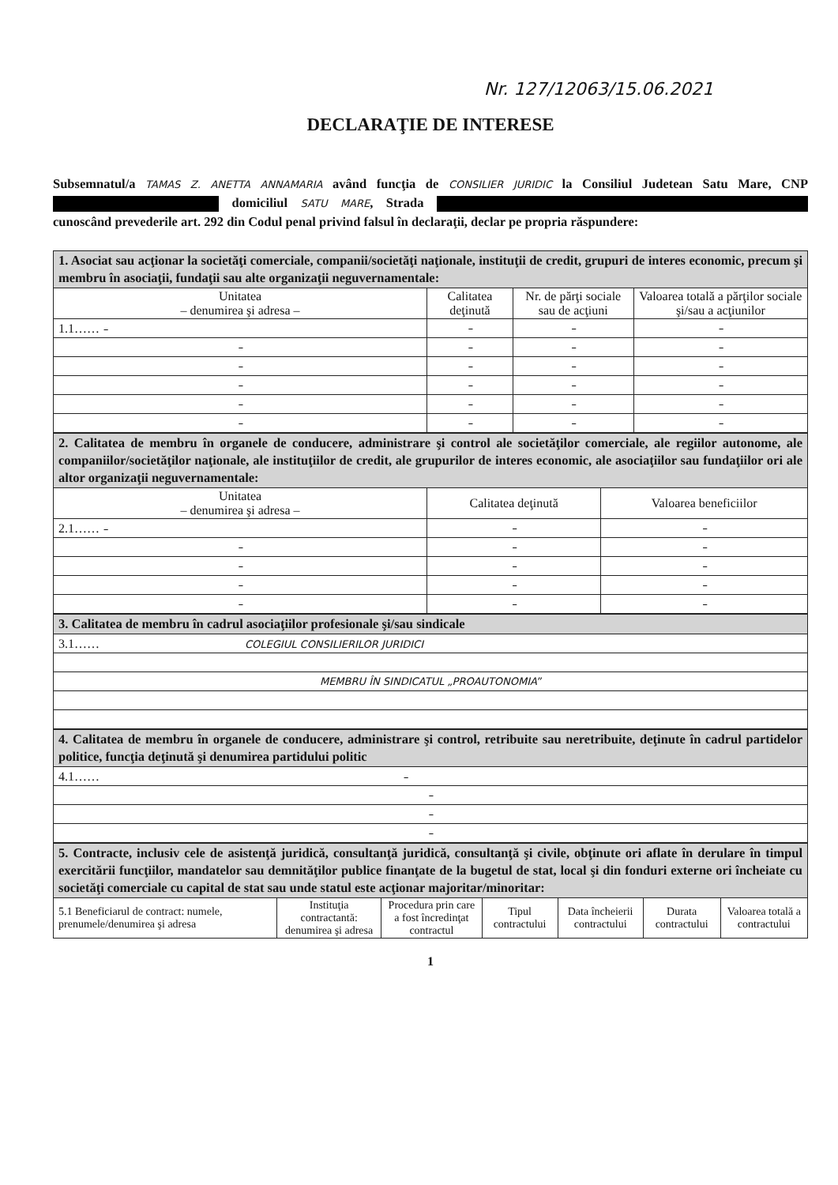Nr. 127/12063/15.06.2021
DECLARAŢIE DE INTERESE
Subsemnatul/a TAMAS Z. ANETTA ANNAMARIA având funcţia de CONSILIER JURIDIC la Consiliul Judetean Satu Mare, CNP domiciliul SATU MARE, Strada cunoscând prevederile art. 292 din Codul penal privind falsul în declaraţii, declar pe propria răspundere:
| 1. Asociat sau acţionar la societăţi comerciale, companii/societăţi naţionale, instituţii de credit, grupuri de interes economic, precum şi membru în asociaţii, fundaţii sau alte organizaţii neguvernamentale: | | | |
| Unitatea – denumirea şi adresa – | Calitatea deţinută | Nr. de părţi sociale sau de acţiuni | Valoarea totală a părţilor sociale şi/sau a acţiunilor |
| 1.1…… – | – | – | – |
| – | – | – | – |
| – | – | – | – |
| – | – | – | – |
| – | – | – | – |
| – | – | – | – |
| 2. Calitatea de membru în organele de conducere, administrare şi control ale societăţilor comerciale, ale regiilor autonome, ale companiilor/societăţilor naţionale, ale instituţiilor de credit, ale grupurilor de interes economic, ale asociaţiilor sau fundaţiilor ori ale altor organizaţii neguvernamentale: | | |
| Unitatea – denumirea şi adresa – | Calitatea deţinută | Valoarea beneficiilor |
| 2.1…… – | – | – |
| – | – | – |
| – | – | – |
| – | – | – |
| – | – | – |
| 3. Calitatea de membru în cadrul asociaţiilor profesionale şi/sau sindicale |
| 3.1…… COLEGIUL CONSILIERILOR JURIDICI |
| MEMBRU ÎN SINDICATUL „PROAUTONOMIA” |
| 4. Calitatea de membru în organele de conducere, administrare şi control, retribuite sau neretribuite, deţinute în cadrul partidelor politice, funcţia deţinută şi denumirea partidului politic |
| 4.1…… – |
| – |
| – |
| – |
| 5. Contracte, inclusiv cele de asistenţă juridică, consultanţă juridică, consultanţă şi civile, obţinute ori aflate în derulare în timpul exercitării funcţiilor, mandatelor sau demnităţilor publice finanţate de la bugetul de stat, local şi din fonduri externe ori încheiate cu societăţi comerciale cu capital de stat sau unde statul este acţionar majoritar/minoritar: | | | | | | |
| 5.1 Beneficiarul de contract: numele, prenumele/denumirea şi adresa | Instituţia contractantă: denumirea şi adresa | Procedura prin care a fost încredinţat contractul | Tipul contractului | Data încheierii contractului | Durata contractului | Valoarea totală a contractului |
1